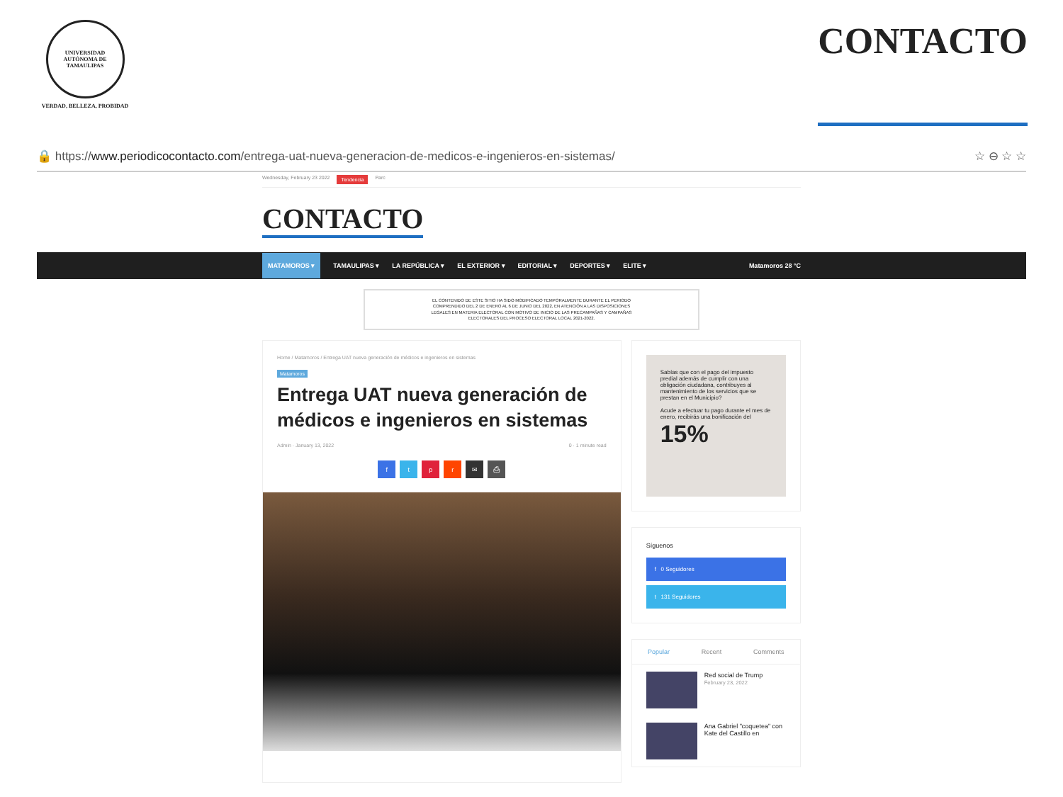UNIVERSIDAD AUTÓNOMA DE TAMAULIPAS
VERDAD, BELLEZA, PROBIDAD
CONTACTO
🔒 https://www.periodicocontacto.com/entrega-uat-nueva-generacion-de-medicos-e-ingenieros-en-sistemas/ ☆ ⊖ ☆ ☆
Wednesday, February 23 2022 Tendencia Parc
CONTACTO
MATAMOROS ▾ TAMAULIPAS ▾ LA REPÚBLICA ▾ EL EXTERIOR ▾ EDITORIAL ▾ DEPORTES ▾ ELITE ▾ Matamoros 28 °C
EL CONTENIDO DE ESTE SITIO HA SIDO MODIFICADO TEMPORALMENTE DURANTE EL PERIODO
COMPRENDIDO DEL 2 DE ENERO AL 6 DE JUNIO DEL 2022, EN ATENCIÓN A LAS DISPOSICIONES
LEGALES EN MATERIA ELECTORAL CON MOTIVO DE INICIO DE LAS PRECAMPAÑAS Y CAMPAÑAS
ELECTORALES DEL PROCESO ELECTORAL LOCAL 2021-2022.
Home / Matamoros / Entrega UAT nueva generación de médicos e ingenieros en sistemas
Matamoros
Entrega UAT nueva generación de médicos e ingenieros en sistemas
Admin · January 13, 2022 0 · 1 minute read
ftpr ✉ ⎙
Sabías que con el pago del impuesto predial además de cumplir con una obligación ciudadana, contribuyes al mantenimiento de los servicios que se prestan en el Municipio?
Acude a efectuar tu pago durante el mes de enero, recibirás una bonificación del 15%
Síguenos
f 0 Seguidores
t 131 Seguidores
Popular Recent Comments
Red social de Trump
February 23, 2022
Ana Gabriel "coquetea" con Kate del Castillo en